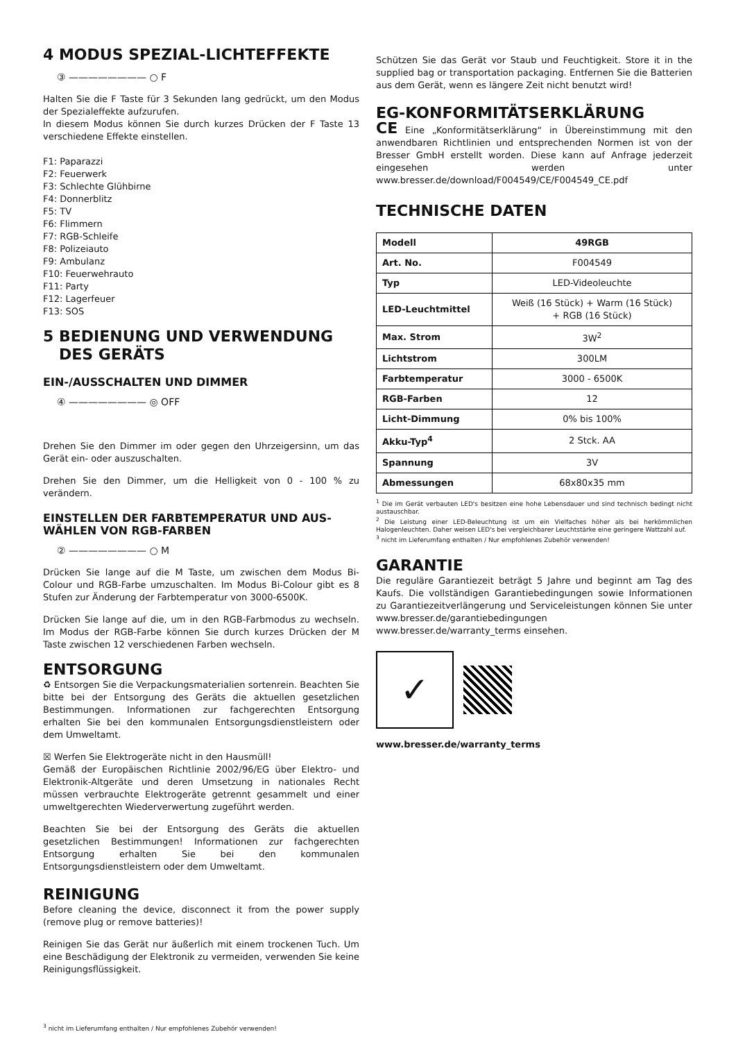4 MODUS SPEZIAL-LICHTEFFEKTE
③ ———————— ○ F
Halten Sie die F Taste für 3 Sekunden lang gedrückt, um den Modus der Spezialeffekte aufzurufen.
In diesem Modus können Sie durch kurzes Drücken der F Taste 13 verschiedene Effekte einstellen.
F1: Paparazzi
F2: Feuerwerk
F3: Schlechte Glühbirne
F4: Donnerblitz
F5: TV
F6: Flimmern
F7: RGB-Schleife
F8: Polizeiauto
F9: Ambulanz
F10: Feuerwehrauto
F11: Party
F12: Lagerfeuer
F13: SOS
5 BEDIENUNG UND VERWENDUNG
DES GERÄTS
EIN-/AUSSCHALTEN UND DIMMER
④ ———————— ◎ OFF
Drehen Sie den Dimmer im oder gegen den Uhrzeigersinn, um das Gerät ein- oder auszuschalten.
Drehen Sie den Dimmer, um die Helligkeit von 0 - 100 % zu verändern.
EINSTELLEN DER FARBTEMPERATUR UND AUS-WÄHLEN VON RGB-FARBEN
② ———————— ○ M
Drücken Sie lange auf die M Taste, um zwischen dem Modus Bi-Colour und RGB-Farbe umzuschalten. Im Modus Bi-Colour gibt es 8 Stufen zur Änderung der Farbtemperatur von 3000-6500K.
Drücken Sie lange auf die, um in den RGB-Farbmodus zu wechseln. Im Modus der RGB-Farbe können Sie durch kurzes Drücken der M Taste zwischen 12 verschiedenen Farben wechseln.
ENTSORGUNG
♻ Entsorgen Sie die Verpackungsmaterialien sortenrein. Beachten Sie bitte bei der Entsorgung des Geräts die aktuellen gesetzlichen Bestimmungen. Informationen zur fachgerechten Entsorgung erhalten Sie bei den kommunalen Entsorgungsdienstleistern oder dem Umweltamt.
☒ Werfen Sie Elektrogeräte nicht in den Hausmüll!
Gemäß der Europäischen Richtlinie 2002/96/EG über Elektro- und Elektronik-Altgeräte und deren Umsetzung in nationales Recht müssen verbrauchte Elektrogeräte getrennt gesammelt und einer umweltgerechten Wiederverwertung zugeführt werden.
Beachten Sie bei der Entsorgung des Geräts die aktuellen gesetzlichen Bestimmungen! Informationen zur fachgerechten Entsorgung erhalten Sie bei den kommunalen Entsorgungsdienstleistern oder dem Umweltamt.
REINIGUNG
Before cleaning the device, disconnect it from the power supply (remove plug or remove batteries)!
Reinigen Sie das Gerät nur äußerlich mit einem trockenen Tuch. Um eine Beschädigung der Elektronik zu vermeiden, verwenden Sie keine Reinigungsflüssigkeit.
Schützen Sie das Gerät vor Staub und Feuchtigkeit. Store it in the supplied bag or transportation packaging. Entfernen Sie die Batterien aus dem Gerät, wenn es längere Zeit nicht benutzt wird!
EG-KONFORMITÄTSERKLÄRUNG
CE Eine „Konformitätserklärung“ in Übereinstimmung mit den anwendbaren Richtlinien und entsprechenden Normen ist von der Bresser GmbH erstellt worden. Diese kann auf Anfrage jederzeit eingesehen werden unter www.bresser.de/download/F004549/CE/F004549_CE.pdf
TECHNISCHE DATEN
| Modell | 49RGB |
| Art. No. | F004549 |
| Typ | LED-Videoleuchte |
| LED-Leuchtmittel | Weiß (16 Stück) + Warm (16 Stück) + RGB (16 Stück) |
| Max. Strom | 3W<sup>2</sup> |
| Lichtstrom | 300LM |
| Farbtemperatur | 3000 - 6500K |
| RGB-Farben | 12 |
| Licht-Dimmung | 0% bis 100% |
| Akku-Typ<sup>4</sup> | 2 Stck. AA |
| Spannung | 3V |
| Abmessungen | 68x80x35 mm |
<sup>1</sup> Die im Gerät verbauten LED's besitzen eine hohe Lebensdauer und sind technisch bedingt nicht austauschbar.
<sup>2</sup> Die Leistung einer LED-Beleuchtung ist um ein Vielfaches höher als bei herkömmlichen Halogenleuchten. Daher weisen LED's bei vergleichbarer Leuchtstärke eine geringere Wattzahl auf.
<sup>3</sup> nicht im Lieferumfang enthalten / Nur empfohlenes Zubehör verwenden!
GARANTIE
Die reguläre Garantiezeit beträgt 5 Jahre und beginnt am Tag des Kaufs. Die vollständigen Garantiebedingungen sowie Informationen zu Garantiezeitverlängerung und Serviceleistungen können Sie unter www.bresser.de/garantiebedingungen www.bresser.de/warranty_terms einsehen.
✓
www.bresser.de/warranty_terms
<sup>3</sup> nicht im Lieferumfang enthalten / Nur empfohlenes Zubehör verwenden!